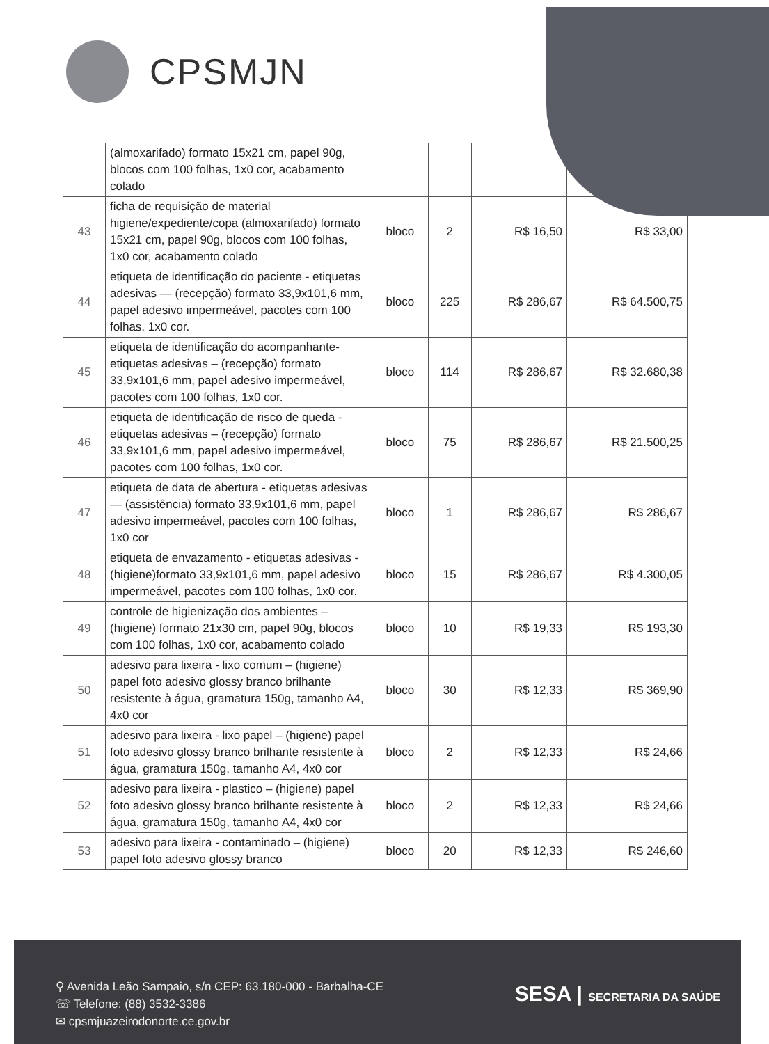CPSMJN
| | (almoxarifado) formato 15x21 cm, papel 90g, blocos com 100 folhas, 1x0 cor, acabamento colado | | | | |
| 43 | ficha de requisição de material higiene/expediente/copa (almoxarifado) formato 15x21 cm, papel 90g, blocos com 100 folhas, 1x0 cor, acabamento colado | bloco | 2 | R$ 16,50 | R$ 33,00 |
| 44 | etiqueta de identificação do paciente - etiquetas adesivas — (recepção) formato 33,9x101,6 mm, papel adesivo impermeável, pacotes com 100 folhas, 1x0 cor. | bloco | 225 | R$ 286,67 | R$ 64.500,75 |
| 45 | etiqueta de identificação do acompanhante- etiquetas adesivas – (recepção) formato 33,9x101,6 mm, papel adesivo impermeável, pacotes com 100 folhas, 1x0 cor. | bloco | 114 | R$ 286,67 | R$ 32.680,38 |
| 46 | etiqueta de identificação de risco de queda - etiquetas adesivas – (recepção) formato 33,9x101,6 mm, papel adesivo impermeável, pacotes com 100 folhas, 1x0 cor. | bloco | 75 | R$ 286,67 | R$ 21.500,25 |
| 47 | etiqueta de data de abertura - etiquetas adesivas — (assistência) formato 33,9x101,6 mm, papel adesivo impermeável, pacotes com 100 folhas, 1x0 cor | bloco | 1 | R$ 286,67 | R$ 286,67 |
| 48 | etiqueta de envazamento - etiquetas adesivas - (higiene)formato 33,9x101,6 mm, papel adesivo impermeável, pacotes com 100 folhas, 1x0 cor. | bloco | 15 | R$ 286,67 | R$ 4.300,05 |
| 49 | controle de higienização dos ambientes – (higiene) formato 21x30 cm, papel 90g, blocos com 100 folhas, 1x0 cor, acabamento colado | bloco | 10 | R$ 19,33 | R$ 193,30 |
| 50 | adesivo para lixeira - lixo comum – (higiene) papel foto adesivo glossy branco brilhante resistente à água, gramatura 150g, tamanho A4, 4x0 cor | bloco | 30 | R$ 12,33 | R$ 369,90 |
| 51 | adesivo para lixeira - lixo papel – (higiene) papel foto adesivo glossy branco brilhante resistente à água, gramatura 150g, tamanho A4, 4x0 cor | bloco | 2 | R$ 12,33 | R$ 24,66 |
| 52 | adesivo para lixeira - plastico – (higiene) papel foto adesivo glossy branco brilhante resistente à água, gramatura 150g, tamanho A4, 4x0 cor | bloco | 2 | R$ 12,33 | R$ 24,66 |
| 53 | adesivo para lixeira - contaminado – (higiene) papel foto adesivo glossy branco | bloco | 20 | R$ 12,33 | R$ 246,60 |
⚲ Avenida Leão Sampaio, s/n CEP: 63.180-000 - Barbalha-CE
☏ Telefone: (88) 3532-3386
✉ cpsmjuazeirodonorte.ce.gov.br
SESA | SECRETARIA DA SAÚDE